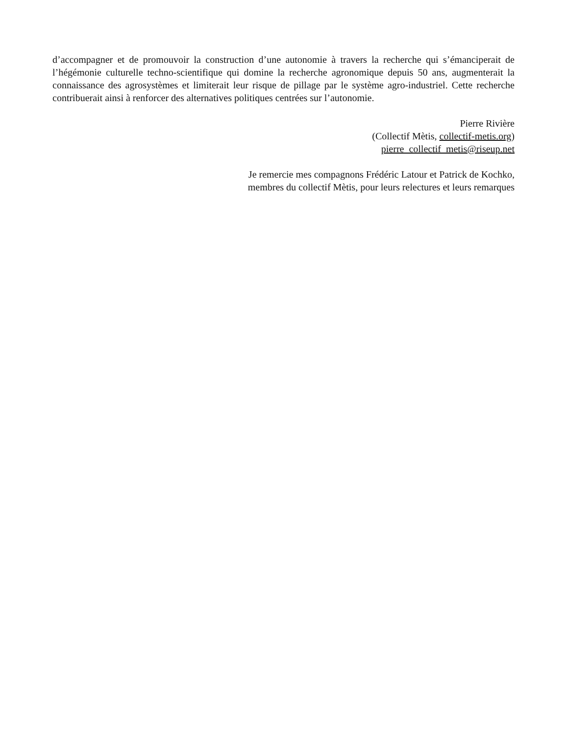d’accompagner et de promouvoir la construction d’une autonomie à travers la recherche qui s’émanciperait de l’hégémonie culturelle techno-scientifique qui domine la recherche agronomique depuis 50 ans, augmenterait la connaissance des agrosystèmes et limiterait leur risque de pillage par le système agro-industriel. Cette recherche contribuerait ainsi à renforcer des alternatives politiques centrées sur l’autonomie.
Pierre Rivière
(Collectif Mètis, collectif-metis.org)
pierre_collectif_metis@riseup.net
Je remercie mes compagnons Frédéric Latour et Patrick de Kochko,
membres du collectif Mètis, pour leurs relectures et leurs remarques